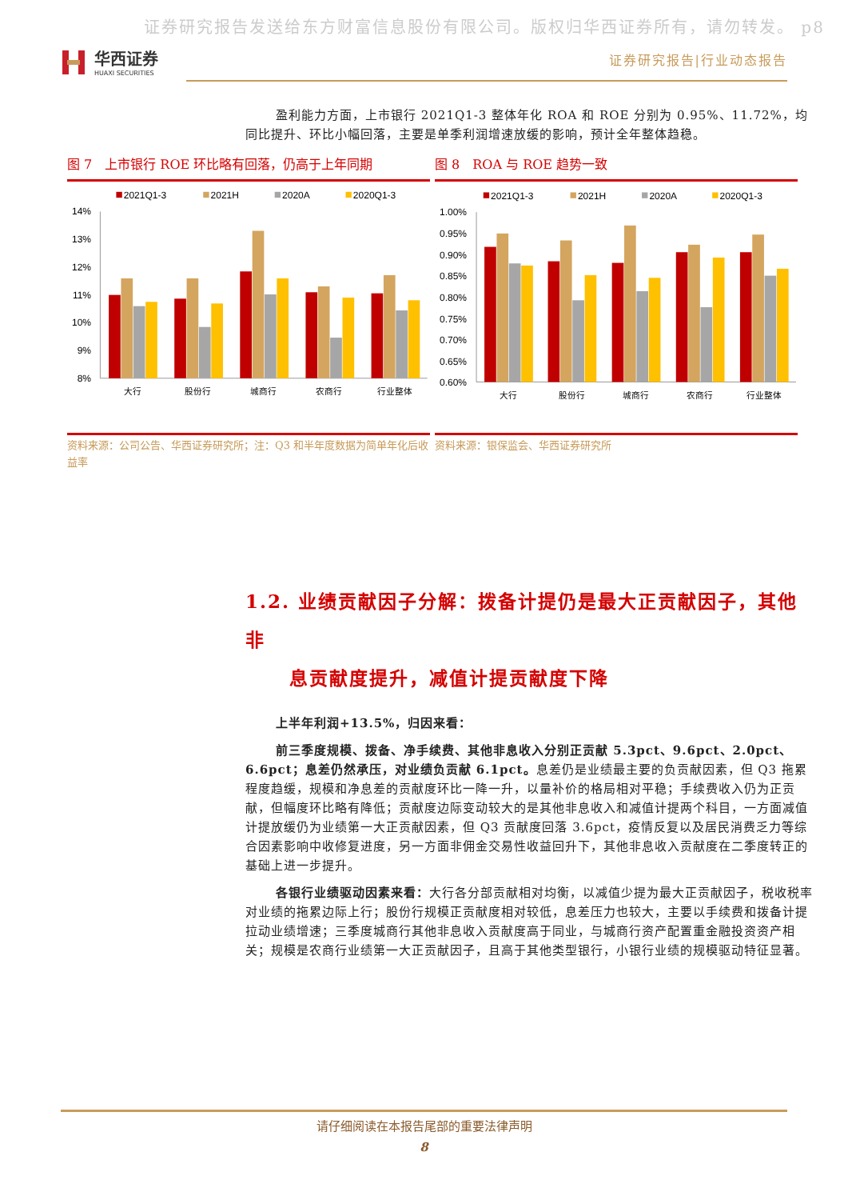证券研究报告发送给东方财富信息股份有限公司。版权归华西证券所有，请勿转发。 p8
华西证券
HUAXI SECURITIES
证券研究报告|行业动态报告
盈利能力方面，上市银行 2021Q1-3 整体年化 ROA 和 ROE 分别为 0.95%、11.72%，均同比提升、环比小幅回落，主要是单季利润增速放缓的影响，预计全年整体趋稳。
图 7　上市银行 ROE 环比略有回落，仍高于上年同期
2021Q1-3
2021H
2020A
2020Q1-3
14%
13%
12%
11%
10%
9%
8%
大行
股份行
城商行
农商行
行业整体
资料来源：公司公告、华西证券研究所；注：Q3 和半年度数据为简单年化后收益率
图 8　ROA 与 ROE 趋势一致
2021Q1-3
2021H
2020A
2020Q1-3
1.00%
0.95%
0.90%
0.85%
0.80%
0.75%
0.70%
0.65%
0.60%
大行
股份行
城商行
农商行
行业整体
资料来源：银保监会、华西证券研究所
1.2. 业绩贡献因子分解：拨备计提仍是最大正贡献因子，其他非
息贡献度提升，减值计提贡献度下降
上半年利润+13.5%，归因来看：
前三季度规模、拨备、净手续费、其他非息收入分别正贡献 5.3pct、9.6pct、2.0pct、6.6pct；息差仍然承压，对业绩负贡献 6.1pct。息差仍是业绩最主要的负贡献因素，但 Q3 拖累程度趋缓，规模和净息差的贡献度环比一降一升，以量补价的格局相对平稳；手续费收入仍为正贡献，但幅度环比略有降低；贡献度边际变动较大的是其他非息收入和减值计提两个科目，一方面减值计提放缓仍为业绩第一大正贡献因素，但 Q3 贡献度回落 3.6pct，疫情反复以及居民消费乏力等综合因素影响中收修复进度，另一方面非佣金交易性收益回升下，其他非息收入贡献度在二季度转正的基础上进一步提升。
各银行业绩驱动因素来看：大行各分部贡献相对均衡，以减值少提为最大正贡献因子，税收税率对业绩的拖累边际上行；股份行规模正贡献度相对较低，息差压力也较大，主要以手续费和拨备计提拉动业绩增速；三季度城商行其他非息收入贡献度高于同业，与城商行资产配置重金融投资资产相关；规模是农商行业绩第一大正贡献因子，且高于其他类型银行，小银行业绩的规模驱动特征显著。
请仔细阅读在本报告尾部的重要法律声明
8